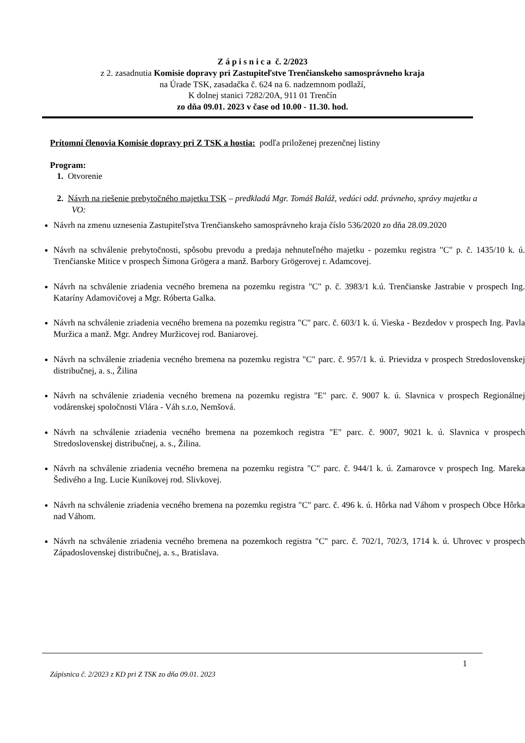Z á p i s n i c a č. 2/2023
z 2. zasadnutia Komisie dopravy pri Zastupiteľstve Trenčianskeho samosprávneho kraja
na Úrade TSK, zasadačka č. 624 na 6. nadzemnom podlaží,
K dolnej stanici 7282/20A, 911 01 Trenčín
zo dňa 09.01. 2023 v čase od 10.00 - 11.30. hod.
Prítomní členovia Komisie dopravy pri Z TSK a hostia: podľa priloženej prezenčnej listiny
Program:
1. Otvorenie
2. Návrh na riešenie prebytočného majetku TSK – predkladá Mgr. Tomáš Baláž, vedúci odd. právneho, správy majetku a VO:
Návrh na zmenu uznesenia Zastupiteľstva Trenčianskeho samosprávneho kraja číslo 536/2020 zo dňa 28.09.2020
Návrh na schválenie prebytočnosti, spôsobu prevodu a predaja nehnuteľného majetku - pozemku registra "C" p. č. 1435/10 k. ú. Trenčianske Mitice v prospech Šimona Grögera a manž. Barbory Grögerovej r. Adamcovej.
Návrh na schválenie zriadenia vecného bremena na pozemku registra "C" p. č. 3983/1 k.ú. Trenčianske Jastrabie v prospech Ing. Kataríny Adamovičovej a Mgr. Róberta Galka.
Návrh na schválenie zriadenia vecného bremena na pozemku registra "C" parc. č. 603/1 k. ú. Vieska - Bezdedov v prospech Ing. Pavla Muržica a manž. Mgr. Andrey Muržicovej rod. Baniarovej.
Návrh na schválenie zriadenia vecného bremena na pozemku registra "C" parc. č. 957/1 k. ú. Prievidza v prospech Stredoslovenskej distribučnej, a. s., Žilina
Návrh na schválenie zriadenia vecného bremena na pozemku registra "E" parc. č. 9007 k. ú. Slavnica v prospech Regionálnej vodárenskej spoločnosti Vlára - Váh s.r.o, Nemšová.
Návrh na schválenie zriadenia vecného bremena na pozemkoch registra "E" parc. č. 9007, 9021 k. ú. Slavnica v prospech Stredoslovenskej distribučnej, a. s., Žilina.
Návrh na schválenie zriadenia vecného bremena na pozemku registra "C" parc. č. 944/1 k. ú. Zamarovce v prospech Ing. Mareka Šedivého a Ing. Lucie Kuníkovej rod. Slivkovej.
Návrh na schválenie zriadenia vecného bremena na pozemku registra "C" parc. č. 496 k. ú. Hôrka nad Váhom v prospech Obce Hôrka nad Váhom.
Návrh na schválenie zriadenia vecného bremena na pozemkoch registra "C" parc. č. 702/1, 702/3, 1714 k. ú. Uhrovec v prospech Západoslovenskej distribučnej, a. s., Bratislava.
1
Zápisnica č. 2/2023 z KD pri Z TSK zo dňa 09.01. 2023